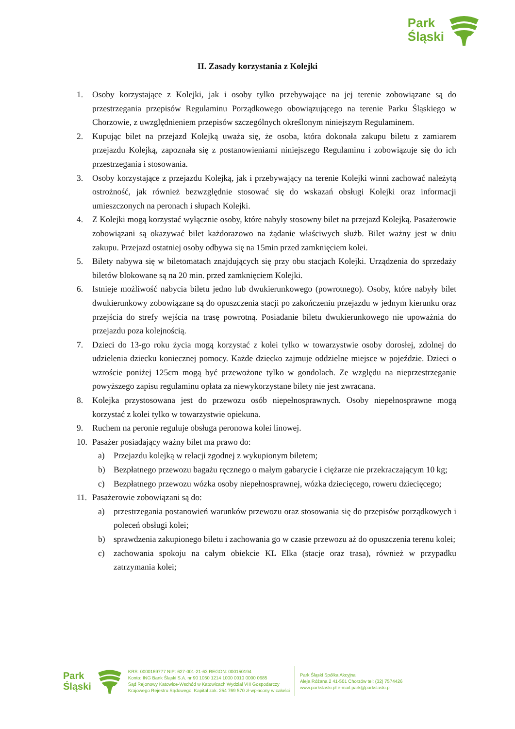Park
Śląski
II. Zasady korzystania z Kolejki
1. Osoby korzystające z Kolejki, jak i osoby tylko przebywające na jej terenie zobowiązane są do przestrzegania przepisów Regulaminu Porządkowego obowiązującego na terenie Parku Śląskiego w Chorzowie, z uwzględnieniem przepisów szczególnych określonym niniejszym Regulaminem.
2. Kupując bilet na przejazd Kolejką uważa się, że osoba, która dokonała zakupu biletu z zamiarem przejazdu Kolejką, zapoznała się z postanowieniami niniejszego Regulaminu i zobowiązuje się do ich przestrzegania i stosowania.
3. Osoby korzystające z przejazdu Kolejką, jak i przebywający na terenie Kolejki winni zachować należytą ostrożność, jak również bezwzględnie stosować się do wskazań obsługi Kolejki oraz informacji umieszczonych na peronach i słupach Kolejki.
4. Z Kolejki mogą korzystać wyłącznie osoby, które nabyły stosowny bilet na przejazd Kolejką. Pasażerowie zobowiązani są okazywać bilet każdorazowo na żądanie właściwych służb. Bilet ważny jest w dniu zakupu. Przejazd ostatniej osoby odbywa się na 15min przed zamknięciem kolei.
5. Bilety nabywa się w biletomatach znajdujących się przy obu stacjach Kolejki. Urządzenia do sprzedaży biletów blokowane są na 20 min. przed zamknięciem Kolejki.
6. Istnieje możliwość nabycia biletu jedno lub dwukierunkowego (powrotnego). Osoby, które nabyły bilet dwukierunkowy zobowiązane są do opuszczenia stacji po zakończeniu przejazdu w jednym kierunku oraz przejścia do strefy wejścia na trasę powrotną. Posiadanie biletu dwukierunkowego nie upoważnia do przejazdu poza kolejnością.
7. Dzieci do 13-go roku życia mogą korzystać z kolei tylko w towarzystwie osoby dorosłej, zdolnej do udzielenia dziecku koniecznej pomocy. Każde dziecko zajmuje oddzielne miejsce w pojeździe. Dzieci o wzroście poniżej 125cm mogą być przewożone tylko w gondolach. Ze względu na nieprzestrzeganie powyższego zapisu regulaminu opłata za niewykorzystane bilety nie jest zwracana.
8. Kolejka przystosowana jest do przewozu osób niepełnosprawnych. Osoby niepełnosprawne mogą korzystać z kolei tylko w towarzystwie opiekuna.
9. Ruchem na peronie reguluje obsługa peronowa kolei linowej.
10. Pasażer posiadający ważny bilet ma prawo do:
a) Przejazdu kolejką w relacji zgodnej z wykupionym biletem;
b) Bezpłatnego przewozu bagażu ręcznego o małym gabarycie i ciężarze nie przekraczającym 10 kg;
c) Bezpłatnego przewozu wózka osoby niepełnosprawnej, wózka dziecięcego, roweru dziecięcego;
11. Pasażerowie zobowiązani są do:
a) przestrzegania postanowień warunków przewozu oraz stosowania się do przepisów porządkowych i poleceń obsługi kolei;
b) sprawdzenia zakupionego biletu i zachowania go w czasie przewozu aż do opuszczenia terenu kolei;
c) zachowania spokoju na całym obiekcie KL Elka (stacje oraz trasa), również w przypadku zatrzymania kolei;
Park
Śląski
KRS: 0000169777 NIP: 627-001-21-63 REGON: 000150194
Konto: ING Bank Śląski S.A. nr 90 1050 1214 1000 0010 0000 0685
Sąd Rejonowy Katowice-Wschód w Katowicach Wydział VIII Gospodarczy
Krajowego Rejestru Sądowego. Kapitał zak. 254 769 570 zł wpłacony w całości
Park Śląski Spółka Akcyjna
Aleja Różana 2 41-501 Chorzów tel: (32) 7574426
www.parkslaski.pl e-mail:park@parkslaski.pl